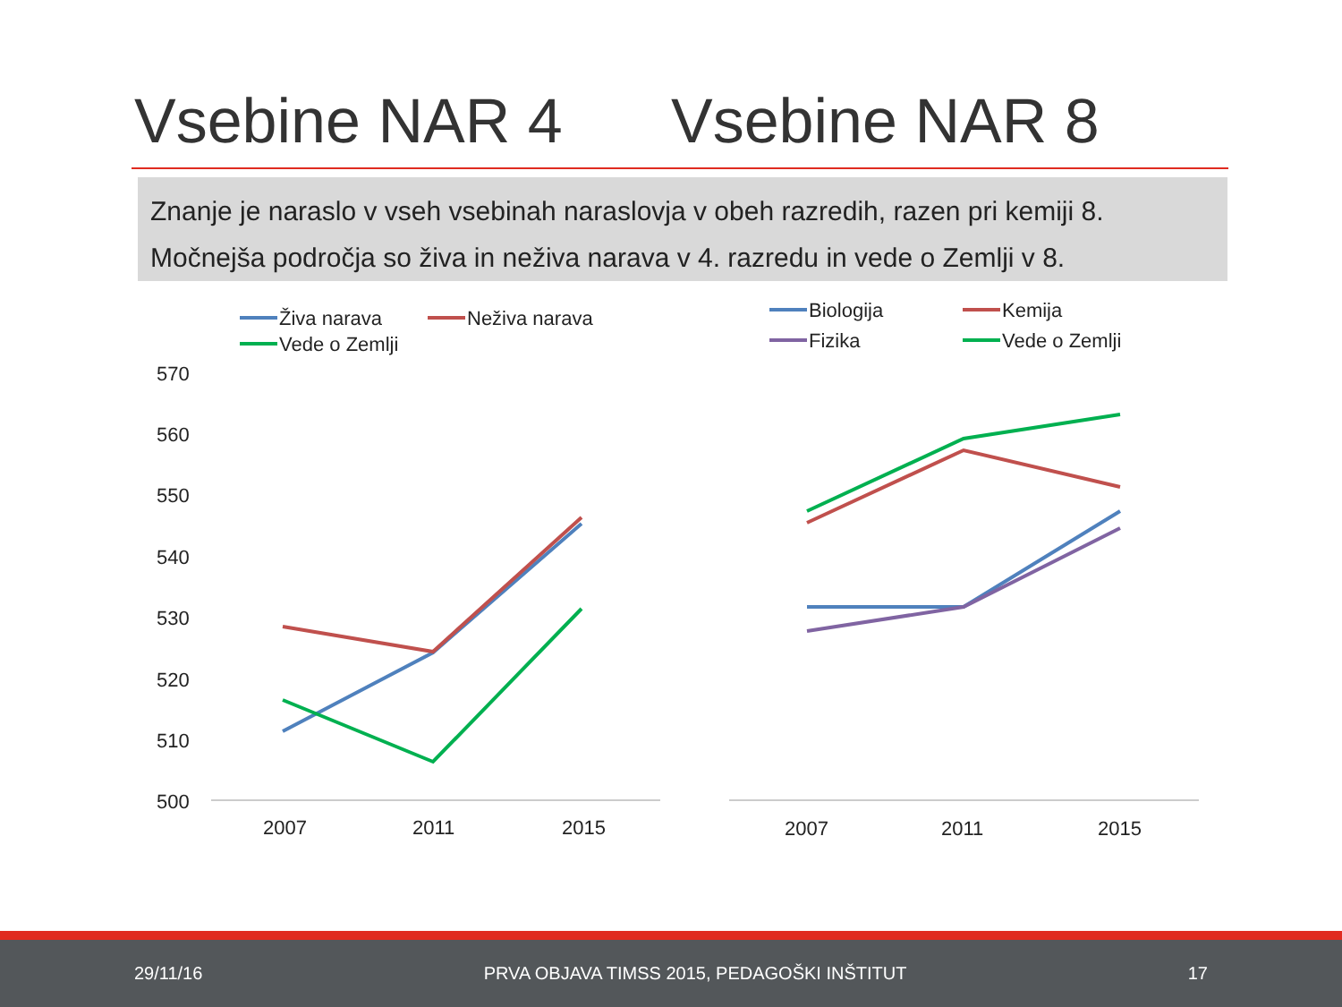Vsebine NAR 4 Vsebine NAR 8
Znanje je naraslo v vseh vsebinah naraslovja v obeh razredih, razen pri kemiji 8.
Močnejša področja so živa in neživa narava v 4. razredu in vede o Zemlji v 8.
570
560
550
540
530
520
510
500
2007
2011
2015
2007
2011
2015
Živa narava
Neživa narava
Vede o Zemlji
Biologija
Kemija
Fizika
Vede o Zemlji
29/11/16 PRVA OBJAVA TIMSS 2015, PEDAGOŠKI INŠTITUT 17